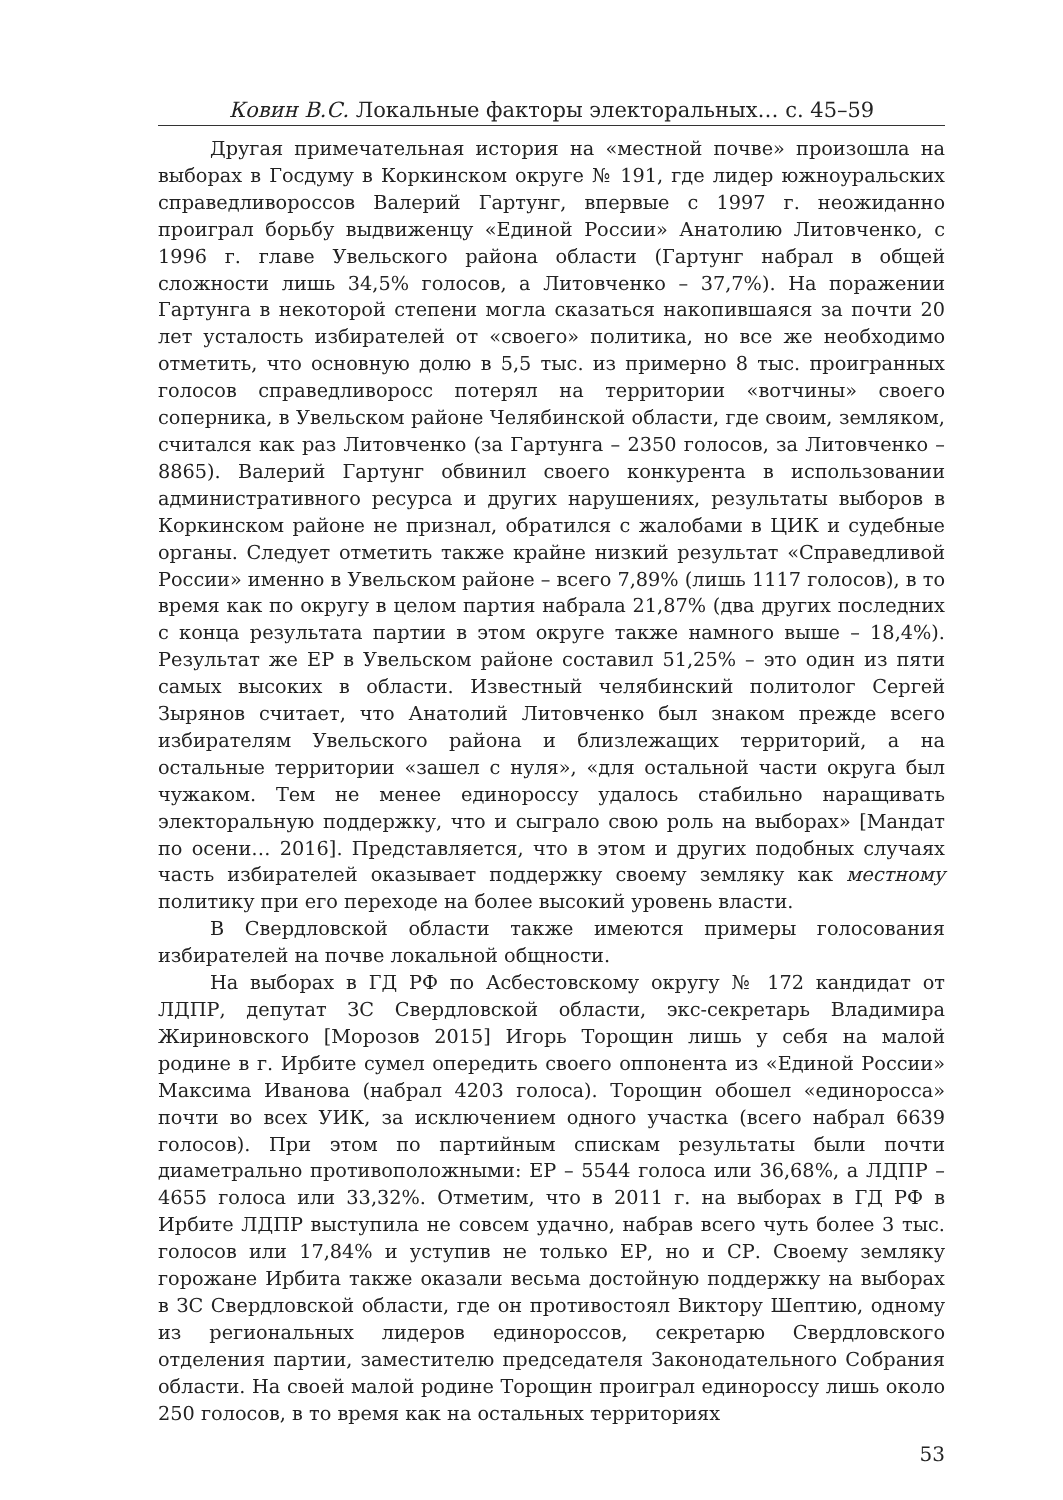Ковин В.С. Локальные факторы электоральных… с. 45–59
Другая примечательная история на «местной почве» произошла на выборах в Госдуму в Коркинском округе № 191, где лидер южноуральских справедливороссов Валерий Гартунг, впервые с 1997 г. неожиданно проиграл борьбу выдвиженцу «Единой России» Анатолию Литовченко, с 1996 г. главе Увельского района области (Гартунг набрал в общей сложности лишь 34,5% голосов, а Литовченко – 37,7%). На поражении Гартунга в некоторой степени могла сказаться накопившаяся за почти 20 лет усталость избирателей от «своего» политика, но все же необходимо отметить, что основную долю в 5,5 тыс. из примерно 8 тыс. проигранных голосов справедливоросс потерял на территории «вотчины» своего соперника, в Увельском районе Челябинской области, где своим, земляком, считался как раз Литовченко (за Гартунга – 2350 голосов, за Литовченко – 8865). Валерий Гартунг обвинил своего конкурента в использовании административного ресурса и других нарушениях, результаты выборов в Коркинском районе не признал, обратился с жалобами в ЦИК и судебные органы. Следует отметить также крайне низкий результат «Справедливой России» именно в Увельском районе – всего 7,89% (лишь 1117 голосов), в то время как по округу в целом партия набрала 21,87% (два других последних с конца результата партии в этом округе также намного выше – 18,4%). Результат же ЕР в Увельском районе составил 51,25% – это один из пяти самых высоких в области. Известный челябинский политолог Сергей Зырянов считает, что Анатолий Литовченко был знаком прежде всего избирателям Увельского района и близлежащих территорий, а на остальные территории «зашел с нуля», «для остальной части округа был чужаком. Тем не менее единороссу удалось стабильно наращивать электоральную поддержку, что и сыграло свою роль на выборах» [Мандат по осени… 2016]. Представляется, что в этом и других подобных случаях часть избирателей оказывает поддержку своему земляку как местному политику при его переходе на более высокий уровень власти.
В Свердловской области также имеются примеры голосования избирателей на почве локальной общности.
На выборах в ГД РФ по Асбестовскому округу № 172 кандидат от ЛДПР, депутат ЗС Свердловской области, экс-секретарь Владимира Жириновского [Морозов 2015] Игорь Торощин лишь у себя на малой родине в г. Ирбите сумел опередить своего оппонента из «Единой России» Максима Иванова (набрал 4203 голоса). Торощин обошел «единоросса» почти во всех УИК, за исключением одного участка (всего набрал 6639 голосов). При этом по партийным спискам результаты были почти диаметрально противоположными: ЕР – 5544 голоса или 36,68%, а ЛДПР – 4655 голоса или 33,32%. Отметим, что в 2011 г. на выборах в ГД РФ в Ирбите ЛДПР выступила не совсем удачно, набрав всего чуть более 3 тыс. голосов или 17,84% и уступив не только ЕР, но и СР. Своему земляку горожане Ирбита также оказали весьма достойную поддержку на выборах в ЗС Свердловской области, где он противостоял Виктору Шептию, одному из региональных лидеров единороссов, секретарю Свердловского отделения партии, заместителю председателя Законодательного Собрания области. На своей малой родине Торощин проиграл единороссу лишь около 250 голосов, в то время как на остальных территориях
53